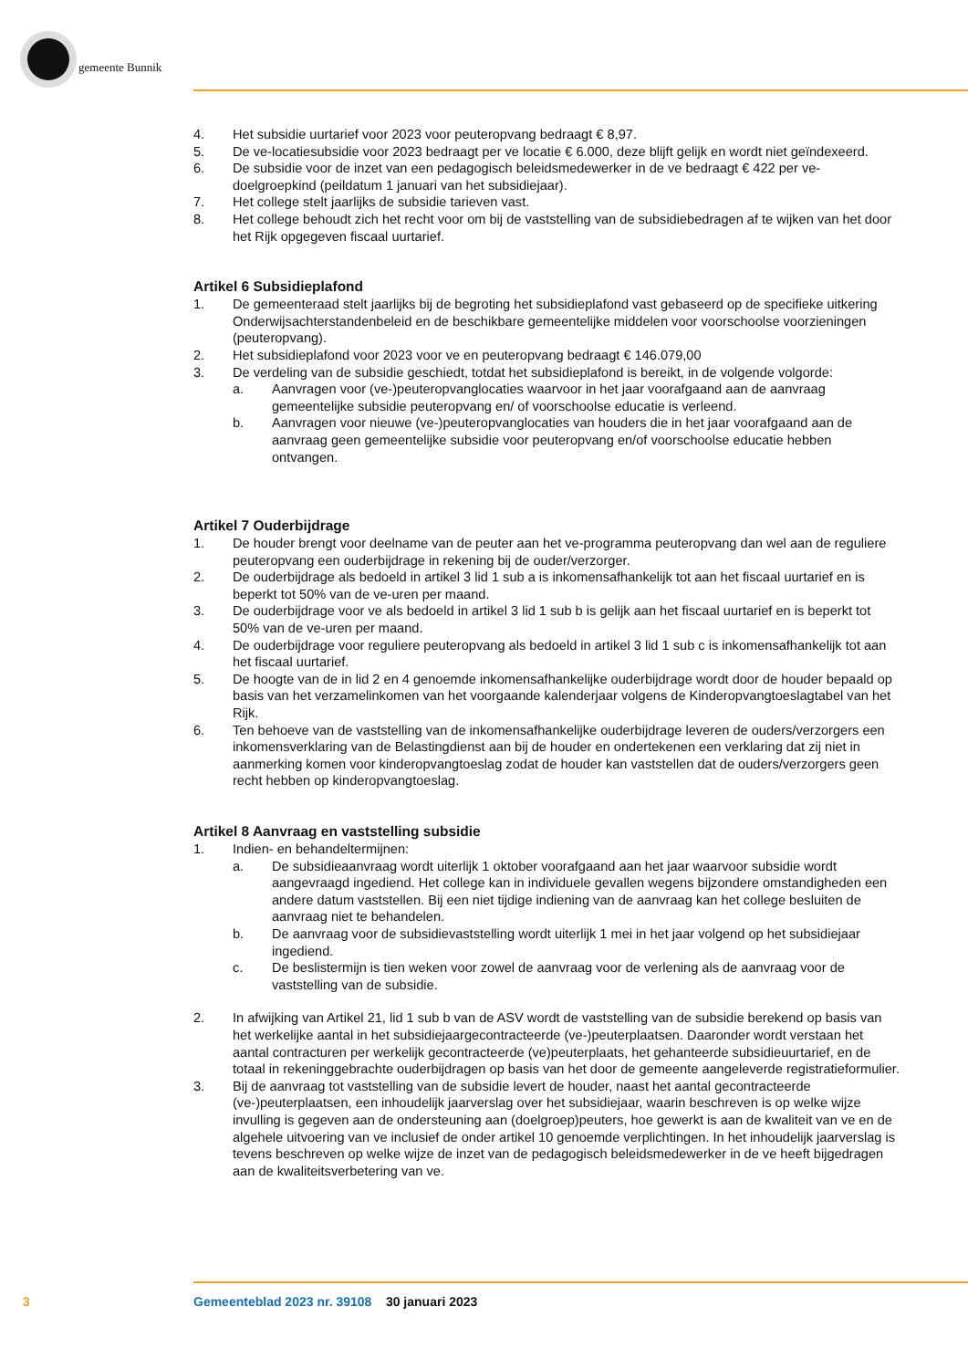gemeente Bunnik
4. Het subsidie uurtarief voor 2023 voor peuteropvang bedraagt € 8,97.
5. De ve-locatiesubsidie voor 2023 bedraagt per ve locatie € 6.000, deze blijft gelijk en wordt niet geïndexeerd.
6. De subsidie voor de inzet van een pedagogisch beleidsmedewerker in de ve bedraagt € 422 per ve-doelgroepkind (peildatum 1 januari van het subsidiejaar).
7. Het college stelt jaarlijks de subsidie tarieven vast.
8. Het college behoudt zich het recht voor om bij de vaststelling van de subsidiebedragen af te wijken van het door het Rijk opgegeven fiscaal uurtarief.
Artikel 6 Subsidieplafond
1. De gemeenteraad stelt jaarlijks bij de begroting het subsidieplafond vast gebaseerd op de specifieke uitkering Onderwijsachterstandenbeleid en de beschikbare gemeentelijke middelen voor voorschoolse voorzieningen (peuteropvang).
2. Het subsidieplafond voor 2023 voor ve en peuteropvang bedraagt € 146.079,00
3. De verdeling van de subsidie geschiedt, totdat het subsidieplafond is bereikt, in de volgende volgorde:
a. Aanvragen voor (ve-)peuteropvanglocaties waarvoor in het jaar voorafgaand aan de aanvraag gemeentelijke subsidie peuteropvang en/ of voorschoolse educatie is verleend.
b. Aanvragen voor nieuwe (ve-)peuteropvanglocaties van houders die in het jaar voorafgaand aan de aanvraag geen gemeentelijke subsidie voor peuteropvang en/of voorschoolse educatie hebben ontvangen.
Artikel 7 Ouderbijdrage
1. De houder brengt voor deelname van de peuter aan het ve-programma peuteropvang dan wel aan de reguliere peuteropvang een ouderbijdrage in rekening bij de ouder/verzorger.
2. De ouderbijdrage als bedoeld in artikel 3 lid 1 sub a is inkomensafhankelijk tot aan het fiscaal uurtarief en is beperkt tot 50% van de ve-uren per maand.
3. De ouderbijdrage voor ve als bedoeld in artikel 3 lid 1 sub b is gelijk aan het fiscaal uurtarief en is beperkt tot 50% van de ve-uren per maand.
4. De ouderbijdrage voor reguliere peuteropvang als bedoeld in artikel 3 lid 1 sub c is inkomensafhankelijk tot aan het fiscaal uurtarief.
5. De hoogte van de in lid 2 en 4 genoemde inkomensafhankelijke ouderbijdrage wordt door de houder bepaald op basis van het verzamelinkomen van het voorgaande kalenderjaar volgens de Kinderopvangtoeslagtabel van het Rijk.
6. Ten behoeve van de vaststelling van de inkomensafhankelijke ouderbijdrage leveren de ouders/verzorgers een inkomensverklaring van de Belastingdienst aan bij de houder en ondertekenen een verklaring dat zij niet in aanmerking komen voor kinderopvangtoeslag zodat de houder kan vaststellen dat de ouders/verzorgers geen recht hebben op kinderopvangtoeslag.
Artikel 8 Aanvraag en vaststelling subsidie
1. Indien- en behandeltermijnen:
a. De subsidieaanvraag wordt uiterlijk 1 oktober voorafgaand aan het jaar waarvoor subsidie wordt aangevraagd ingediend. Het college kan in individuele gevallen wegens bijzondere omstandigheden een andere datum vaststellen. Bij een niet tijdige indiening van de aanvraag kan het college besluiten de aanvraag niet te behandelen.
b. De aanvraag voor de subsidievaststelling wordt uiterlijk 1 mei in het jaar volgend op het subsidiejaar ingediend.
c. De beslistermijn is tien weken voor zowel de aanvraag voor de verlening als de aanvraag voor de vaststelling van de subsidie.
2. In afwijking van Artikel 21, lid 1 sub b van de ASV wordt de vaststelling van de subsidie berekend op basis van het werkelijke aantal in het subsidiejaargecontracteerde (ve-)peuterplaatsen. Daaronder wordt verstaan het aantal contracturen per werkelijk gecontracteerde (ve)peuterplaats, het gehanteerde subsidieuurtarief, en de totaal in rekeninggebrachte ouderbijdragen op basis van het door de gemeente aangeleverde registratieformulier.
3. Bij de aanvraag tot vaststelling van de subsidie levert de houder, naast het aantal gecontracteerde (ve-)peuterplaatsen, een inhoudelijk jaarverslag over het subsidiejaar, waarin beschreven is op welke wijze invulling is gegeven aan de ondersteuning aan (doelgroep)peuters, hoe gewerkt is aan de kwaliteit van ve en de algehele uitvoering van ve inclusief de onder artikel 10 genoemde verplichtingen. In het inhoudelijk jaarverslag is tevens beschreven op welke wijze de inzet van de pedagogisch beleidsmedewerker in de ve heeft bijgedragen aan de kwaliteitsverbetering van ve.
3
Gemeenteblad 2023 nr. 39108 30 januari 2023